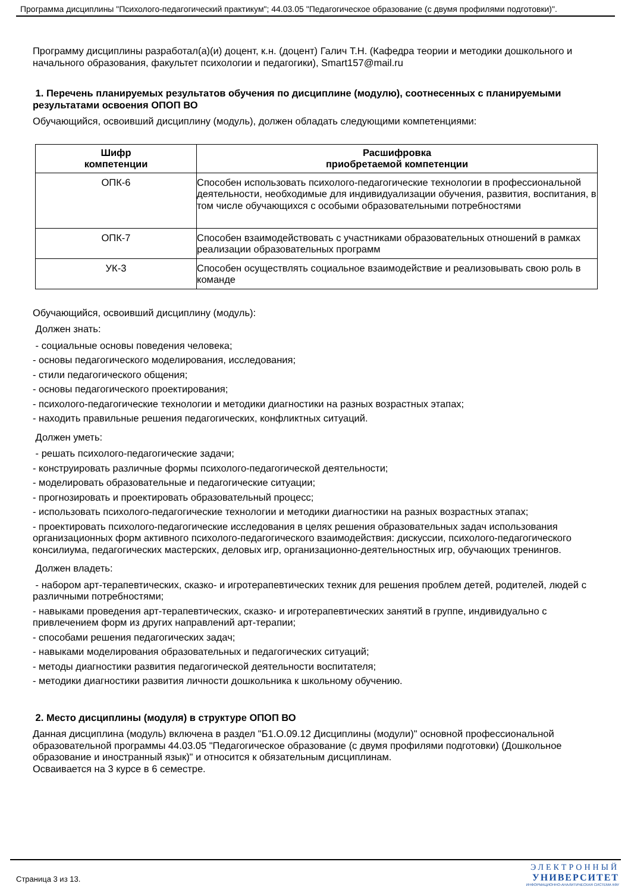Программа дисциплины "Психолого-педагогический практикум"; 44.03.05 "Педагогическое образование (с двумя профилями подготовки)".
Программу дисциплины разработал(а)(и) доцент, к.н. (доцент) Галич Т.Н. (Кафедра теории и методики дошкольного и начального образования, факультет психологии и педагогики), Smart157@mail.ru
1. Перечень планируемых результатов обучения по дисциплине (модулю), соотнесенных с планируемыми результатами освоения ОПОП ВО
Обучающийся, освоивший дисциплину (модуль), должен обладать следующими компетенциями:
| Шифр компетенции | Расшифровка приобретаемой компетенции |
| --- | --- |
| ОПК-6 | Способен использовать психолого-педагогические технологии в профессиональной деятельности, необходимые для индивидуализации обучения, развития, воспитания, в том числе обучающихся с особыми образовательными потребностями |
| ОПК-7 | Способен взаимодействовать с участниками образовательных отношений в рамках реализации образовательных программ |
| УК-3 | Способен осуществлять социальное взаимодействие и реализовывать свою роль в команде |
Обучающийся, освоивший дисциплину (модуль):
Должен знать:
- социальные основы поведения человека;
- основы педагогического моделирования, исследования;
- стили педагогического общения;
- основы педагогического проектирования;
- психолого-педагогические технологии и методики диагностики на разных возрастных этапах;
- находить правильные решения педагогических, конфликтных ситуаций.
Должен уметь:
- решать психолого-педагогические задачи;
- конструировать различные формы психолого-педагогической деятельности;
- моделировать образовательные и педагогические ситуации;
- прогнозировать и проектировать образовательный процесс;
- использовать психолого-педагогические технологии и методики диагностики на разных возрастных этапах;
- проектировать психолого-педагогические исследования в целях решения образовательных задач использования организационных форм активного психолого-педагогического взаимодействия: дискуссии, психолого-педагогического консилиума, педагогических мастерских, деловых игр, организационно-деятельностных игр, обучающих тренингов.
Должен владеть:
- набором арт-терапевтических, сказко- и игротерапевтических техник для решения проблем детей, родителей, людей с различными потребностями;
- навыками проведения арт-терапевтических, сказко- и игротерапевтических занятий в группе, индивидуально с привлечением форм из других направлений арт-терапии;
- способами решения педагогических задач;
- навыками моделирования образовательных и педагогических ситуаций;
- методы диагностики развития педагогической деятельности воспитателя;
- методики диагностики развития личности дошкольника к школьному обучению.
2. Место дисциплины (модуля) в структуре ОПОП ВО
Данная дисциплина (модуль) включена в раздел "Б1.О.09.12 Дисциплины (модули)" основной профессиональной образовательной программы 44.03.05 "Педагогическое образование (с двумя профилями подготовки) (Дошкольное образование и иностранный язык)" и относится к обязательным дисциплинам.
Осваивается на 3 курсе в 6 семестре.
Страница 3 из 13.
ЭЛЕКТРОННЫЙ
УНИВЕРСИТЕТ
ИНФОРМАЦИОННО-АНАЛИТИЧЕСКАЯ СИСТЕМА КФУ